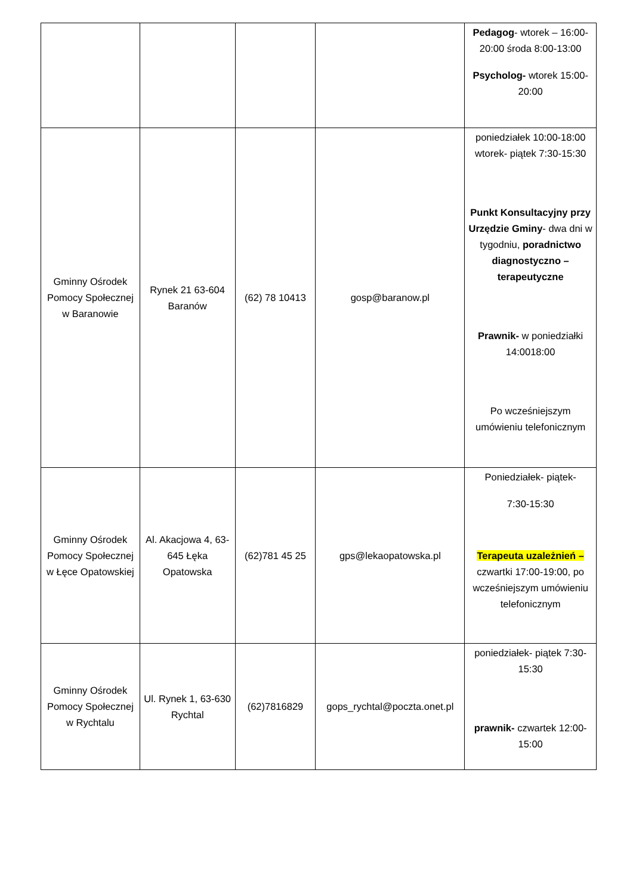| | | | | Pedagog - wtorek – 16:00-20:00 środa 8:00-13:00 Psycholog- wtorek 15:00-20:00 |
| Gminny Ośrodek Pomocy Społecznej w Baranowie | Rynek 21 63-604 Baranów | (62) 78 10413 | gosp@baranow.pl | poniedziałek 10:00-18:00 wtorek- piątek 7:30-15:30 Punkt Konsultacyjny przy Urzędzie Gminy - dwa dni w tygodniu, poradnictwo diagnostyczno – terapeutyczne Prawnik- w poniedziałki 14:0018:00 Po wcześniejszym umówieniu telefonicznym |
| Gminny Ośrodek Pomocy Społecznej w Łęce Opatowskiej | Al. Akacjowa 4, 63-645 Łęka Opatowska | (62)781 45 25 | gps@lekaopatowska.pl | Poniedziałek- piątek- 7:30-15:30 Terapeuta uzależnień – czwartki 17:00-19:00, po wcześniejszym umówieniu telefonicznym |
| Gminny Ośrodek Pomocy Społecznej w Rychtalu | Ul. Rynek 1, 63-630 Rychtal | (62)7816829 | gops_rychtal@poczta.onet.pl | poniedziałek- piątek 7:30-15:30 prawnik- czwartek 12:00-15:00 |